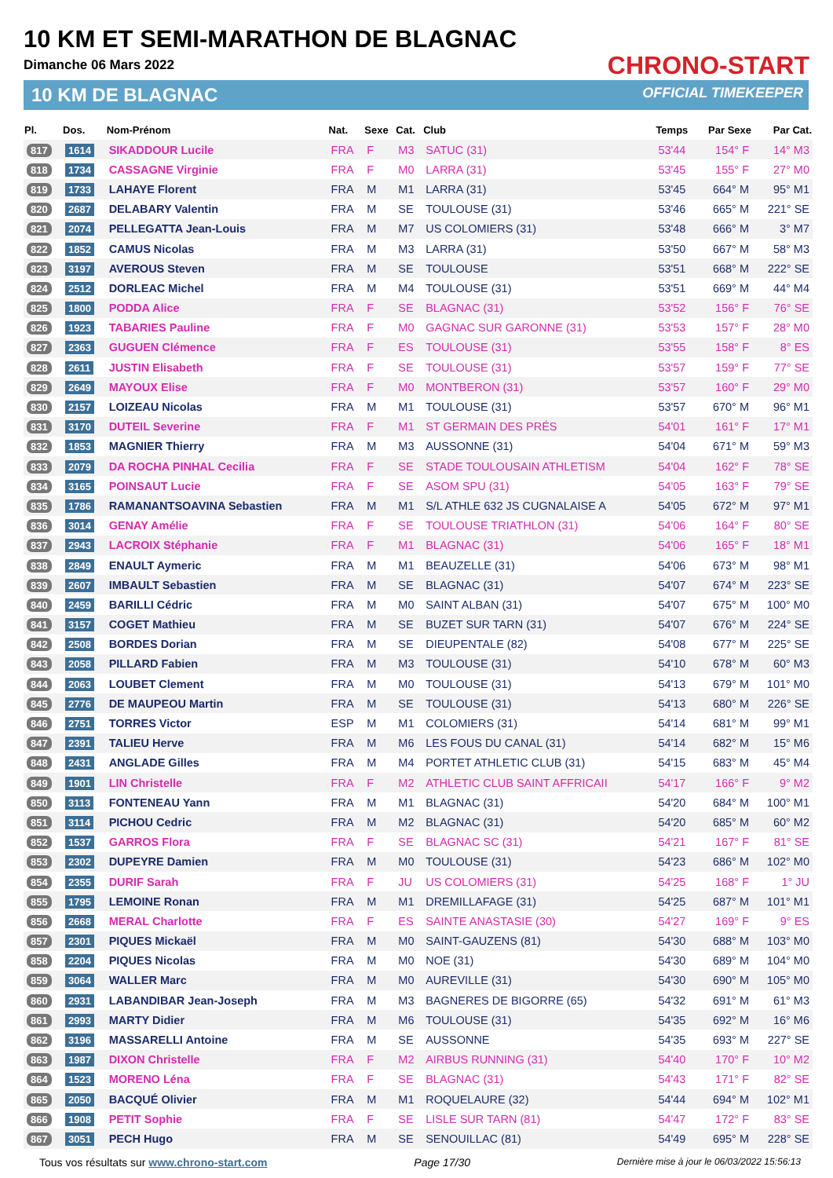10 KM ET SEMI-MARATHON DE BLAGNAC
Dimanche 06 Mars 2022
10 KM DE BLAGNAC
CHRONO-START
OFFICIAL TIMEKEEPER
| Pl. | Dos. | Nom-Prénom | Nat. | Sexe | Cat. | Club | Temps | Par Sexe | Par Cat. |
| --- | --- | --- | --- | --- | --- | --- | --- | --- | --- |
| 817 | 1614 | SIKADDOUR Lucile | FRA | F | M3 | SATUC (31) | 53'44 | 154° F | 14° M3 |
| 818 | 1734 | CASSAGNE Virginie | FRA | F | M0 | LARRA (31) | 53'45 | 155° F | 27° M0 |
| 819 | 1733 | LAHAYE Florent | FRA | M | M1 | LARRA (31) | 53'45 | 664° M | 95° M1 |
| 820 | 2687 | DELABARY Valentin | FRA | M | SE | TOULOUSE (31) | 53'46 | 665° M | 221° SE |
| 821 | 2074 | PELLEGATTA Jean-Louis | FRA | M | M7 | US COLOMIERS (31) | 53'48 | 666° M | 3° M7 |
| 822 | 1852 | CAMUS Nicolas | FRA | M | M3 | LARRA (31) | 53'50 | 667° M | 58° M3 |
| 823 | 3197 | AVEROUS Steven | FRA | M | SE | TOULOUSE | 53'51 | 668° M | 222° SE |
| 824 | 2512 | DORLEAC Michel | FRA | M | M4 | TOULOUSE (31) | 53'51 | 669° M | 44° M4 |
| 825 | 1800 | PODDA Alice | FRA | F | SE | BLAGNAC (31) | 53'52 | 156° F | 76° SE |
| 826 | 1923 | TABARIES Pauline | FRA | F | M0 | GAGNAC SUR GARONNE (31) | 53'53 | 157° F | 28° M0 |
| 827 | 2363 | GUGUEN Clémence | FRA | F | ES | TOULOUSE (31) | 53'55 | 158° F | 8° ES |
| 828 | 2611 | JUSTIN Elisabeth | FRA | F | SE | TOULOUSE (31) | 53'57 | 159° F | 77° SE |
| 829 | 2649 | MAYOUX Elise | FRA | F | M0 | MONTBERON (31) | 53'57 | 160° F | 29° M0 |
| 830 | 2157 | LOIZEAU Nicolas | FRA | M | M1 | TOULOUSE (31) | 53'57 | 670° M | 96° M1 |
| 831 | 3170 | DUTEIL Severine | FRA | F | M1 | ST GERMAIN DES PRÉS | 54'01 | 161° F | 17° M1 |
| 832 | 1853 | MAGNIER Thierry | FRA | M | M3 | AUSSONNE (31) | 54'04 | 671° M | 59° M3 |
| 833 | 2079 | DA ROCHA PINHAL Cecilia | FRA | F | SE | STADE TOULOUSAIN ATHLETISM | 54'04 | 162° F | 78° SE |
| 834 | 3165 | POINSAUT Lucie | FRA | F | SE | ASOM SPU (31) | 54'05 | 163° F | 79° SE |
| 835 | 1786 | RAMANANTSOAVINA Sebastien | FRA | M | M1 | S/L ATHLE 632 JS CUGNALAISE A | 54'05 | 672° M | 97° M1 |
| 836 | 3014 | GENAY Amélie | FRA | F | SE | TOULOUSE TRIATHLON (31) | 54'06 | 164° F | 80° SE |
| 837 | 2943 | LACROIX Stéphanie | FRA | F | M1 | BLAGNAC (31) | 54'06 | 165° F | 18° M1 |
| 838 | 2849 | ENAULT Aymeric | FRA | M | M1 | BEAUZELLE (31) | 54'06 | 673° M | 98° M1 |
| 839 | 2607 | IMBAULT Sebastien | FRA | M | SE | BLAGNAC (31) | 54'07 | 674° M | 223° SE |
| 840 | 2459 | BARILLI Cédric | FRA | M | M0 | SAINT ALBAN (31) | 54'07 | 675° M | 100° M0 |
| 841 | 3157 | COGET Mathieu | FRA | M | SE | BUZET SUR TARN (31) | 54'07 | 676° M | 224° SE |
| 842 | 2508 | BORDES Dorian | FRA | M | SE | DIEUPENTALE (82) | 54'08 | 677° M | 225° SE |
| 843 | 2058 | PILLARD Fabien | FRA | M | M3 | TOULOUSE (31) | 54'10 | 678° M | 60° M3 |
| 844 | 2063 | LOUBET Clement | FRA | M | M0 | TOULOUSE (31) | 54'13 | 679° M | 101° M0 |
| 845 | 2776 | DE MAUPEOU Martin | FRA | M | SE | TOULOUSE (31) | 54'13 | 680° M | 226° SE |
| 846 | 2751 | TORRES Victor | ESP | M | M1 | COLOMIERS (31) | 54'14 | 681° M | 99° M1 |
| 847 | 2391 | TALIEU Herve | FRA | M | M6 | LES FOUS DU CANAL (31) | 54'14 | 682° M | 15° M6 |
| 848 | 2431 | ANGLADE Gilles | FRA | M | M4 | PORTET ATHLETIC CLUB (31) | 54'15 | 683° M | 45° M4 |
| 849 | 1901 | LIN Christelle | FRA | F | M2 | ATHLETIC CLUB SAINT AFFRICAII | 54'17 | 166° F | 9° M2 |
| 850 | 3113 | FONTENEAU Yann | FRA | M | M1 | BLAGNAC (31) | 54'20 | 684° M | 100° M1 |
| 851 | 3114 | PICHOU Cedric | FRA | M | M2 | BLAGNAC (31) | 54'20 | 685° M | 60° M2 |
| 852 | 1537 | GARROS Flora | FRA | F | SE | BLAGNAC SC (31) | 54'21 | 167° F | 81° SE |
| 853 | 2302 | DUPEYRE Damien | FRA | M | M0 | TOULOUSE (31) | 54'23 | 686° M | 102° M0 |
| 854 | 2355 | DURIF Sarah | FRA | F | JU | US COLOMIERS (31) | 54'25 | 168° F | 1° JU |
| 855 | 1795 | LEMOINE Ronan | FRA | M | M1 | DREMILLAFAGE (31) | 54'25 | 687° M | 101° M1 |
| 856 | 2668 | MERAL Charlotte | FRA | F | ES | SAINTE ANASTASIE (30) | 54'27 | 169° F | 9° ES |
| 857 | 2301 | PIQUES Mickaël | FRA | M | M0 | SAINT-GAUZENS (81) | 54'30 | 688° M | 103° M0 |
| 858 | 2204 | PIQUES Nicolas | FRA | M | M0 | NOE (31) | 54'30 | 689° M | 104° M0 |
| 859 | 3064 | WALLER Marc | FRA | M | M0 | AUREVILLE (31) | 54'30 | 690° M | 105° M0 |
| 860 | 2931 | LABANDIBAR Jean-Joseph | FRA | M | M3 | BAGNERES DE BIGORRE (65) | 54'32 | 691° M | 61° M3 |
| 861 | 2993 | MARTY Didier | FRA | M | M6 | TOULOUSE (31) | 54'35 | 692° M | 16° M6 |
| 862 | 3196 | MASSARELLI Antoine | FRA | M | SE | AUSSONNE | 54'35 | 693° M | 227° SE |
| 863 | 1987 | DIXON Christelle | FRA | F | M2 | AIRBUS RUNNING (31) | 54'40 | 170° F | 10° M2 |
| 864 | 1523 | MORENO Léna | FRA | F | SE | BLAGNAC (31) | 54'43 | 171° F | 82° SE |
| 865 | 2050 | BACQUÉ Olivier | FRA | M | M1 | ROQUELAURE (32) | 54'44 | 694° M | 102° M1 |
| 866 | 1908 | PETIT Sophie | FRA | F | SE | LISLE SUR TARN (81) | 54'47 | 172° F | 83° SE |
| 867 | 3051 | PECH Hugo | FRA | M | SE | SENOUILLAC (81) | 54'49 | 695° M | 228° SE |
Tous vos résultats sur www.chrono-start.com Page 17/30 Dernière mise à jour le 06/03/2022 15:56:13